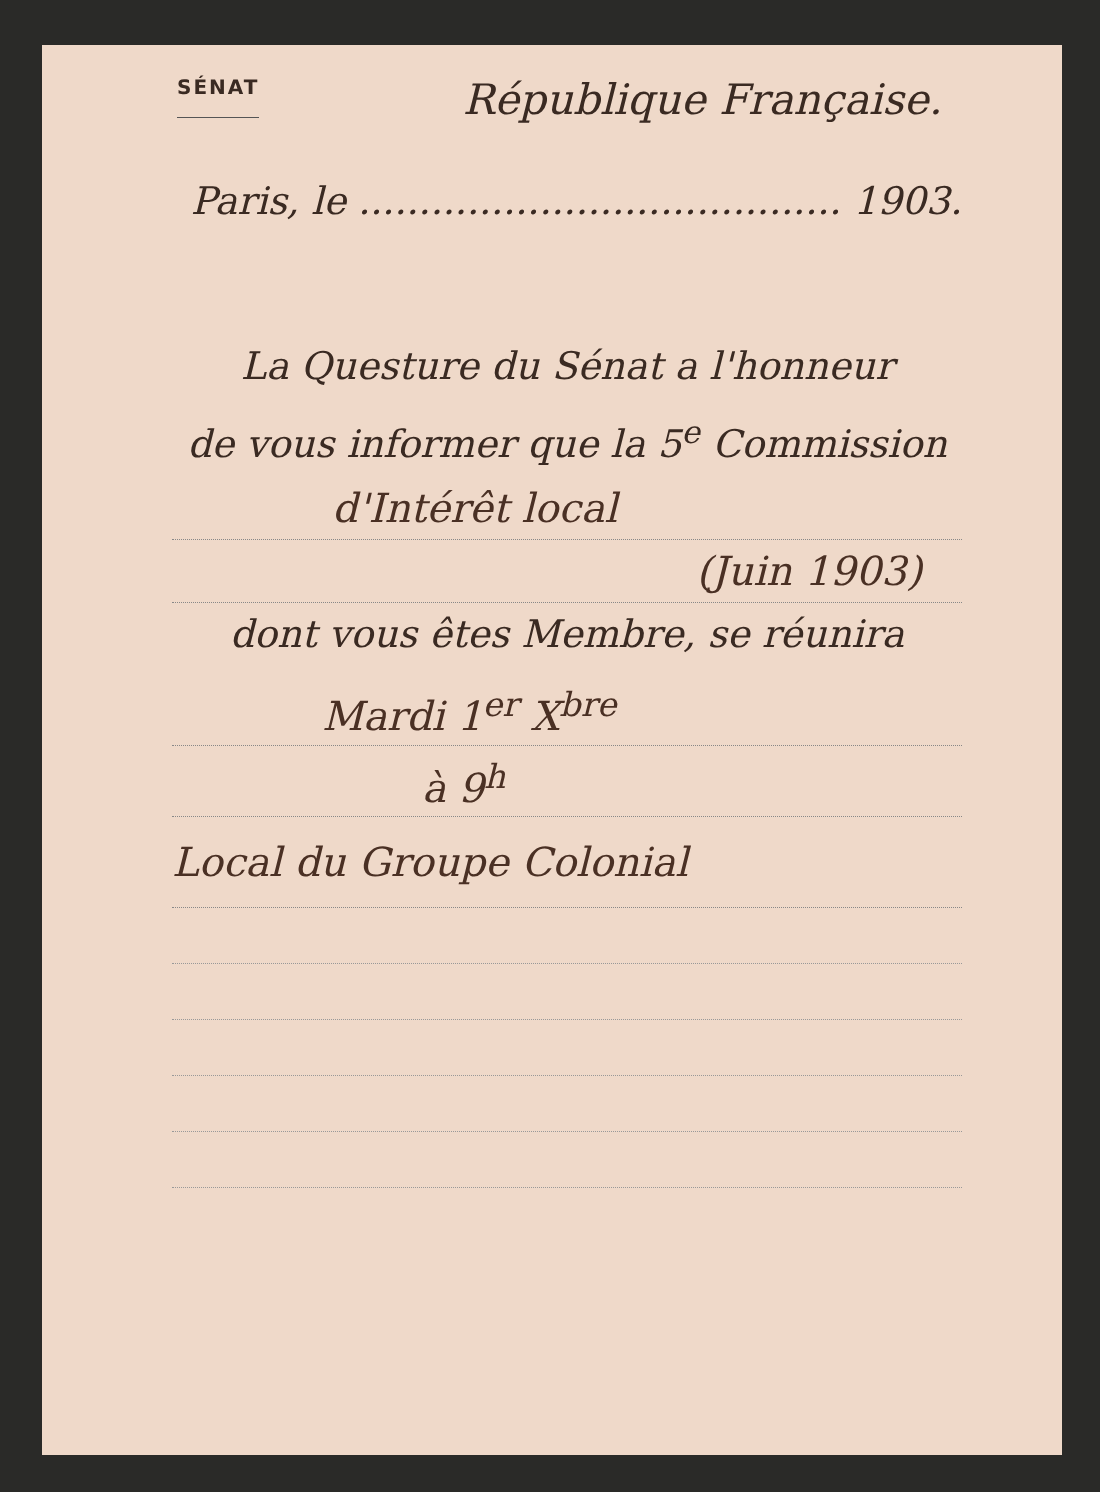SÉNAT
République Française.
Paris, le ........................................ 1903.
La Questure du Sénat a l'honneur
de vous informer que la 5<sup>e</sup> Commission
d'Intérêt local
(Juin 1903)
dont vous êtes Membre, se réunira
Mardi 1<sup>er</sup> X<sup>bre</sup>
à 9<sup>h</sup>
Local du Groupe Colonial